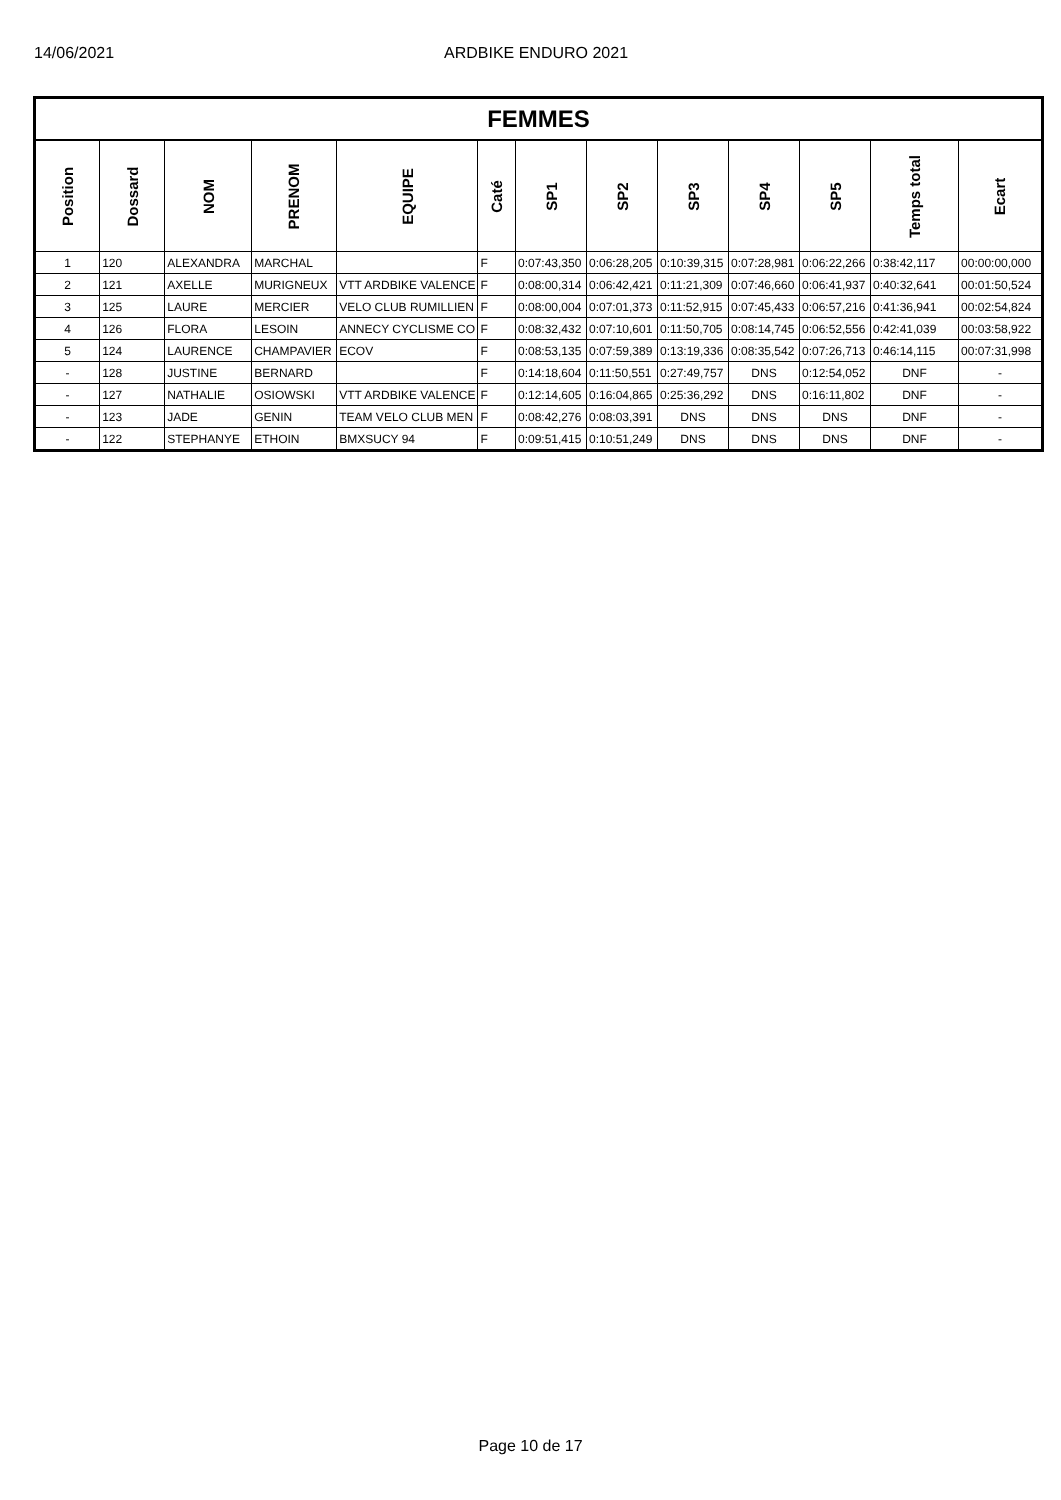14/06/2021 ARDBIKE ENDURO 2021
| FEMMES | | | | | | | | | | | | |
| --- | --- | --- | --- | --- | --- | --- | --- | --- | --- | --- | --- | --- |
| Position | Dossard | NOM | PRENOM | EQUIPE | Caté | SP1 | SP2 | SP3 | SP4 | SP5 | Temps total | Ecart |
| 1 | 120 | ALEXANDRA | MARCHAL | | F | 0:07:43,350 | 0:06:28,205 | 0:10:39,315 | 0:07:28,981 | 0:06:22,266 | 0:38:42,117 | 00:00:00,000 |
| 2 | 121 | AXELLE | MURIGNEUX | VTT ARDBIKE VALENCE | F | 0:08:00,314 | 0:06:42,421 | 0:11:21,309 | 0:07:46,660 | 0:06:41,937 | 0:40:32,641 | 00:01:50,524 |
| 3 | 125 | LAURE | MERCIER | VELO CLUB RUMILLIEN | F | 0:08:00,004 | 0:07:01,373 | 0:11:52,915 | 0:07:45,433 | 0:06:57,216 | 0:41:36,941 | 00:02:54,824 |
| 4 | 126 | FLORA | LESOIN | ANNECY CYCLISME CO | F | 0:08:32,432 | 0:07:10,601 | 0:11:50,705 | 0:08:14,745 | 0:06:52,556 | 0:42:41,039 | 00:03:58,922 |
| 5 | 124 | LAURENCE | CHAMPAVIER | ECOV | F | 0:08:53,135 | 0:07:59,389 | 0:13:19,336 | 0:08:35,542 | 0:07:26,713 | 0:46:14,115 | 00:07:31,998 |
| - | 128 | JUSTINE | BERNARD | | F | 0:14:18,604 | 0:11:50,551 | 0:27:49,757 | DNS | 0:12:54,052 | DNF | - |
| - | 127 | NATHALIE | OSIOWSKI | VTT ARDBIKE VALENCE | F | 0:12:14,605 | 0:16:04,865 | 0:25:36,292 | DNS | 0:16:11,802 | DNF | - |
| - | 123 | JADE | GENIN | TEAM VELO CLUB MEN | F | 0:08:42,276 | 0:08:03,391 | DNS | DNS | DNS | DNF | - |
| - | 122 | STEPHANYE | ETHOIN | BMXSUCY 94 | F | 0:09:51,415 | 0:10:51,249 | DNS | DNS | DNS | DNF | - |
Page 10 de 17